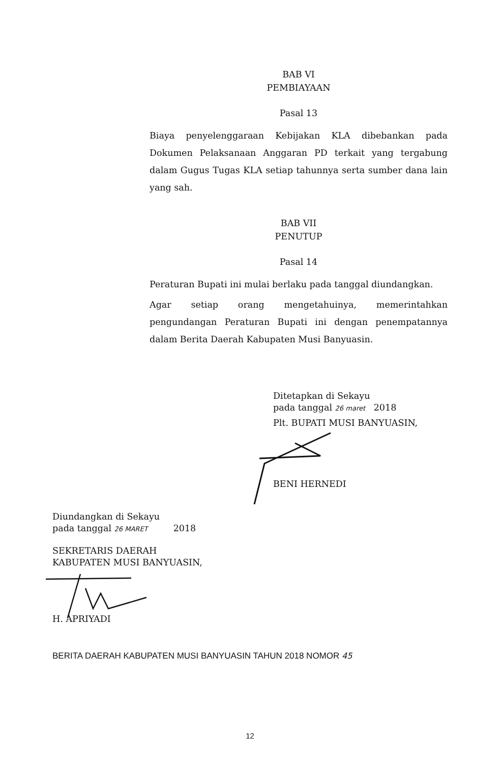BAB VI
PEMBIAYAAN
Pasal 13
Biaya penyelenggaraan Kebijakan KLA dibebankan pada Dokumen Pelaksanaan Anggaran PD terkait yang tergabung dalam Gugus Tugas KLA setiap tahunnya serta sumber dana lain yang sah.
BAB VII
PENUTUP
Pasal 14
Peraturan Bupati ini mulai berlaku pada tanggal diundangkan.
Agar setiap orang mengetahuinya, memerintahkan pengundangan Peraturan Bupati ini dengan penempatannya dalam Berita Daerah Kabupaten Musi Banyuasin.
Ditetapkan di Sekayu
pada tanggal 26 maret 2018
Plt. BUPATI MUSI BANYUASIN,
BENI HERNEDI
Diundangkan di Sekayu
pada tanggal 26 MARET 2018
SEKRETARIS DAERAH
KABUPATEN MUSI BANYUASIN,
H. APRIYADI
BERITA DAERAH KABUPATEN MUSI BANYUASIN TAHUN 2018 NOMOR 45
12